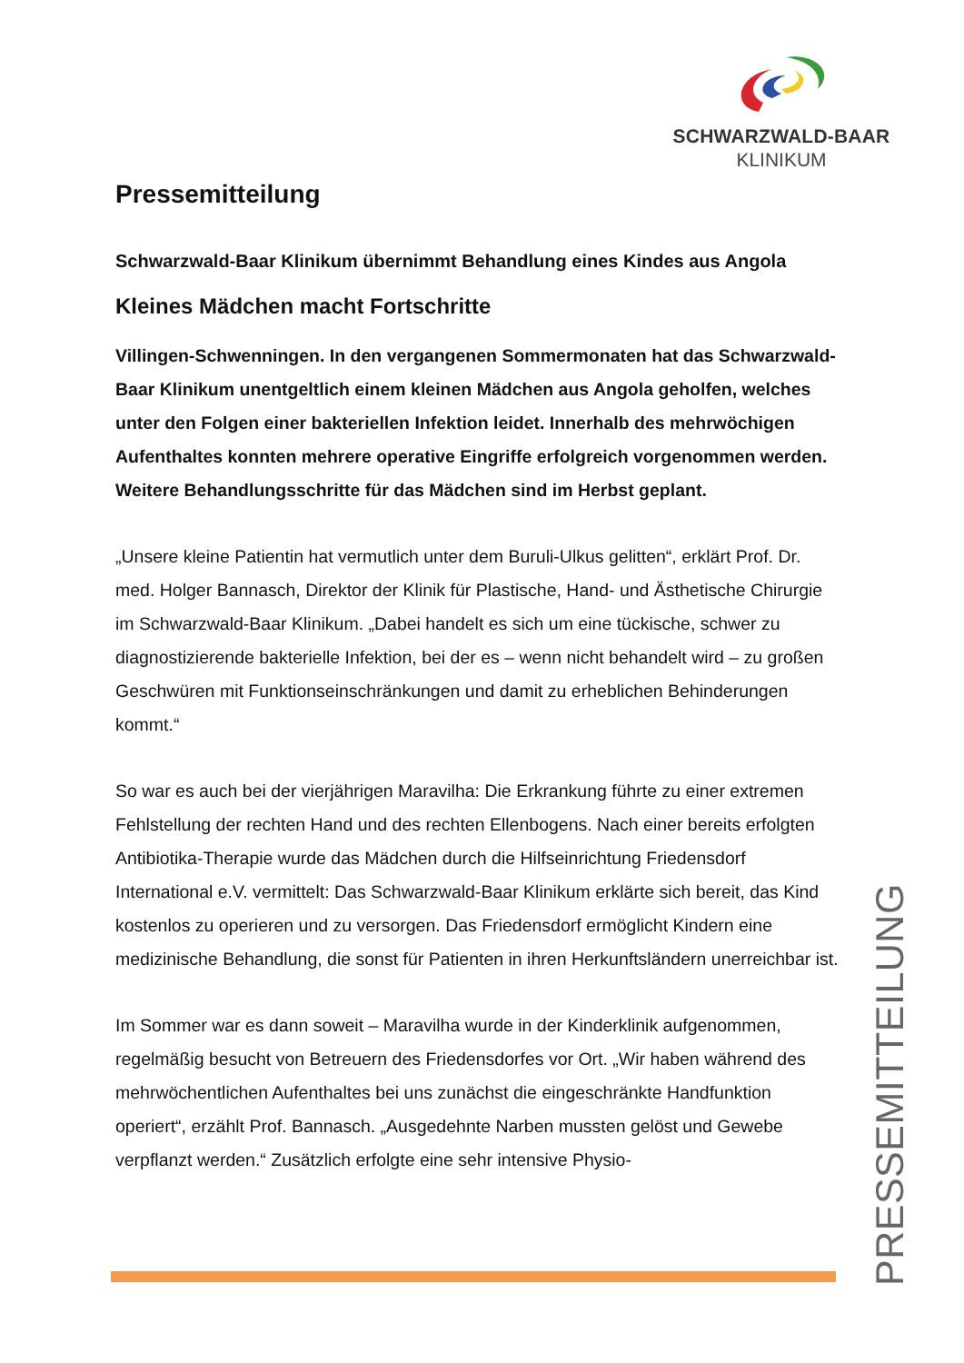SCHWARZWALD-BAAR
KLINIKUM
Pressemitteilung
Schwarzwald-Baar Klinikum übernimmt Behandlung eines Kindes aus Angola
Kleines Mädchen macht Fortschritte
Villingen-Schwenningen. In den vergangenen Sommermonaten hat das Schwarzwald-Baar Klinikum unentgeltlich einem kleinen Mädchen aus Angola geholfen, welches unter den Folgen einer bakteriellen Infektion leidet. Inner­halb des mehrwöchigen Aufenthaltes konnten mehrere operative Eingriffe er­folgreich vorgenommen werden. Weitere Behandlungsschritte für das Mäd­chen sind im Herbst geplant.
„Unsere kleine Patientin hat vermutlich unter dem Buruli-Ulkus gelitten“, erklärt Prof. Dr. med. Holger Bannasch, Direktor der Klinik für Plastische, Hand- und Ästhetische Chirurgie im Schwarzwald-Baar Klinikum. „Dabei handelt es sich um eine tückische, schwer zu diagnostizierende bakterielle Infektion, bei der es – wenn nicht behandelt wird – zu großen Geschwüren mit Funktionseinschränkungen und damit zu erhebli­chen Behinderungen kommt.“
So war es auch bei der vierjährigen Maravilha: Die Erkrankung führte zu einer ext­remen Fehlstellung der rechten Hand und des rechten Ellenbogens. Nach einer be­reits erfolgten Antibiotika-Therapie wurde das Mädchen durch die Hilfseinrichtung Friedensdorf International e.V. vermittelt: Das Schwarzwald-Baar Klinikum erklärte sich bereit, das Kind kostenlos zu operieren und zu versorgen. Das Friedensdorf er­möglicht Kindern eine medizinische Behandlung, die sonst für Patienten in ihren Herkunftsländern unerreichbar ist.
Im Sommer war es dann soweit – Maravilha wurde in der Kinderklinik aufgenom­men, regelmäßig besucht von Betreuern des Friedensdorfes vor Ort. „Wir haben während des mehrwöchentlichen Aufenthaltes bei uns zunächst die eingeschränkte Handfunktion operiert“, erzählt Prof. Bannasch. „Ausgedehnte Narben mussten ge­löst und Gewebe verpflanzt werden.“ Zusätzlich erfolgte eine sehr intensive Physio-
PRESSEMITTEILUNG